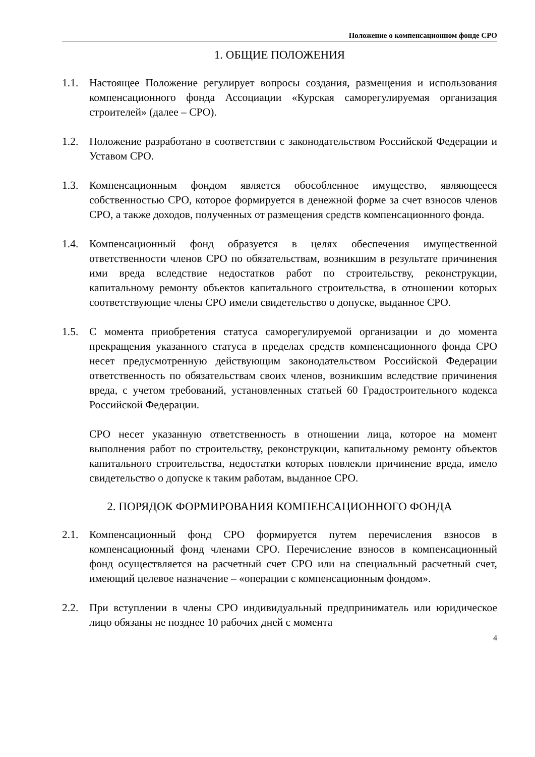Положение о компенсационном фонде СРО
1. ОБЩИЕ ПОЛОЖЕНИЯ
1.1. Настоящее Положение регулирует вопросы создания, размещения и использования компенсационного фонда Ассоциации «Курская саморегулируемая организация строителей» (далее – СРО).
1.2. Положение разработано в соответствии с законодательством Российской Федерации и Уставом СРО.
1.3. Компенсационным фондом является обособленное имущество, являющееся собственностью СРО, которое формируется в денежной форме за счет взносов членов СРО, а также доходов, полученных от размещения средств компенсационного фонда.
1.4. Компенсационный фонд образуется в целях обеспечения имущественной ответственности членов СРО по обязательствам, возникшим в результате причинения ими вреда вследствие недостатков работ по строительству, реконструкции, капитальному ремонту объектов капитального строительства, в отношении которых соответствующие члены СРО имели свидетельство о допуске, выданное СРО.
1.5. С момента приобретения статуса саморегулируемой организации и до момента прекращения указанного статуса в пределах средств компенсационного фонда СРО несет предусмотренную действующим законодательством Российской Федерации ответственность по обязательствам своих членов, возникшим вследствие причинения вреда, с учетом требований, установленных статьей 60 Градостроительного кодекса Российской Федерации.
СРО несет указанную ответственность в отношении лица, которое на момент выполнения работ по строительству, реконструкции, капитальному ремонту объектов капитального строительства, недостатки которых повлекли причинение вреда, имело свидетельство о допуске к таким работам, выданное СРО.
2. ПОРЯДОК ФОРМИРОВАНИЯ КОМПЕНСАЦИОННОГО ФОНДА
2.1. Компенсационный фонд СРО формируется путем перечисления взносов в компенсационный фонд членами СРО. Перечисление взносов в компенсационный фонд осуществляется на расчетный счет СРО или на специальный расчетный счет, имеющий целевое назначение – «операции с компенсационным фондом».
2.2. При вступлении в члены СРО индивидуальный предприниматель или юридическое лицо обязаны не позднее 10 рабочих дней с момента
4